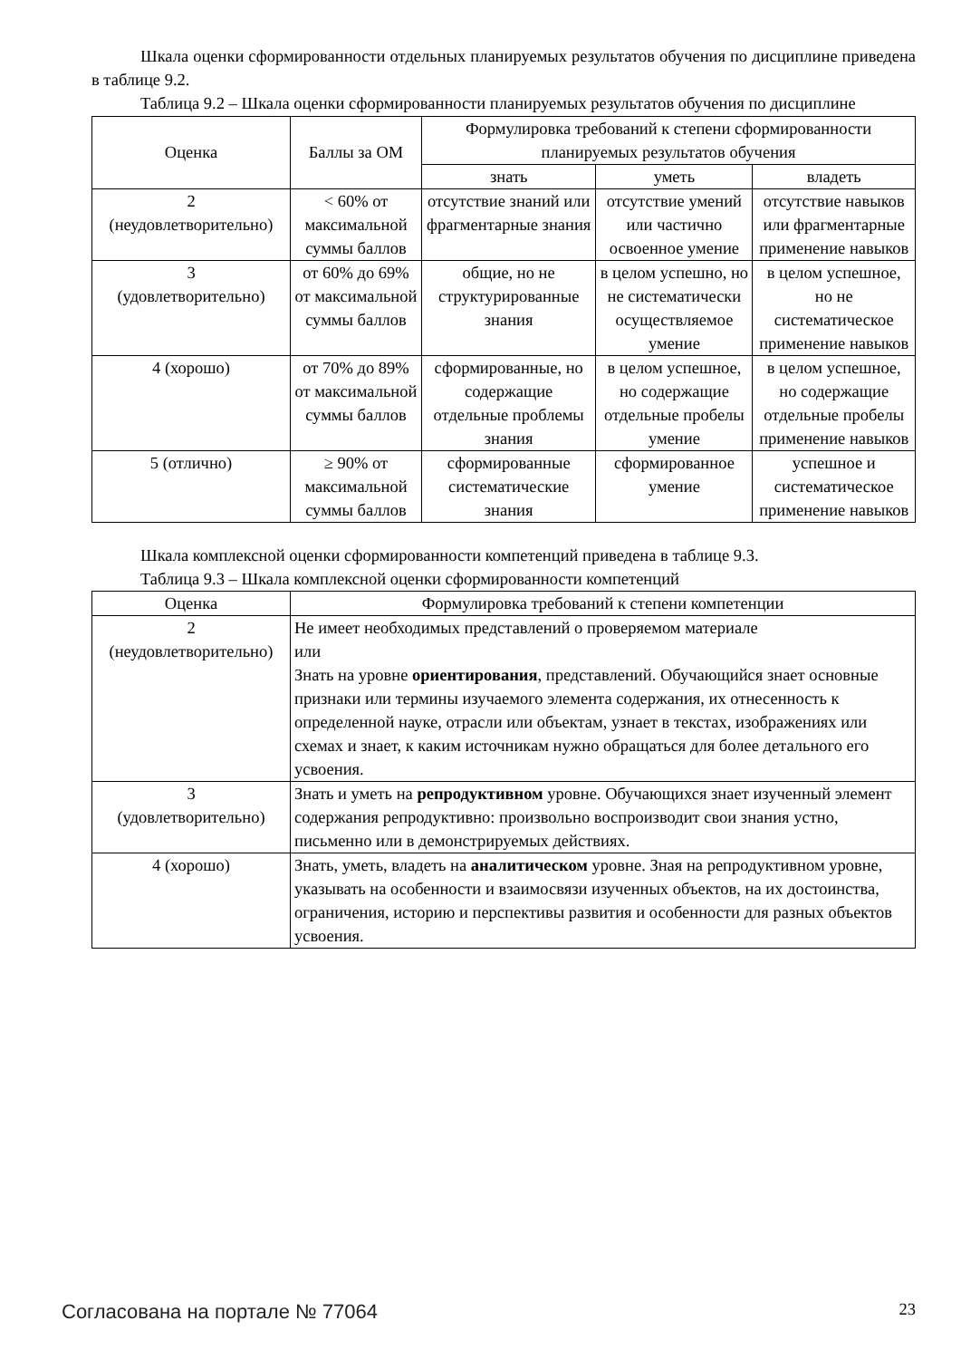Шкала оценки сформированности отдельных планируемых результатов обучения по дисциплине приведена в таблице 9.2.
Таблица 9.2 – Шкала оценки сформированности планируемых результатов обучения по дисциплине
| Оценка | Баллы за ОМ | Формулировка требований к степени сформированности планируемых результатов обучения | | |
| --- | --- | --- | --- | --- |
| | | знать | уметь | владеть |
| 2 (неудовлетворительно) | < 60% от максимальной суммы баллов | отсутствие знаний или фрагментарные знания | отсутствие умений или частично освоенное умение | отсутствие навыков или фрагментарные применение навыков |
| 3 (удовлетворительно) | от 60% до 69% от максимальной суммы баллов | общие, но не структурированные знания | в целом успешно, но не систематически осуществляемое умение | в целом успешное, но не систематическое применение навыков |
| 4 (хорошо) | от 70% до 89% от максимальной суммы баллов | сформированные, но содержащие отдельные проблемы знания | в целом успешное, но содержащие отдельные пробелы умение | в целом успешное, но содержащие отдельные пробелы применение навыков |
| 5 (отлично) | ≥ 90% от максимальной суммы баллов | сформированные систематические знания | сформированное умение | успешное и систематическое применение навыков |
Шкала комплексной оценки сформированности компетенций приведена в таблице 9.3.
Таблица 9.3 – Шкала комплексной оценки сформированности компетенций
| Оценка | Формулировка требований к степени компетенции |
| --- | --- |
| 2 (неудовлетворительно) | Не имеет необходимых представлений о проверяемом материале или Знать на уровне ориентирования , представлений. Обучающийся знает основные признаки или термины изучаемого элемента содержания, их отнесенность к определенной науке, отрасли или объектам, узнает в текстах, изображениях или схемах и знает, к каким источникам нужно обращаться для более детального его усвоения. |
| 3 (удовлетворительно) | Знать и уметь на репродуктивном уровне. Обучающихся знает изученный элемент содержания репродуктивно: произвольно воспроизводит свои знания устно, письменно или в демонстрируемых действиях. |
| 4 (хорошо) | Знать, уметь, владеть на аналитическом уровне. Зная на репродуктивном уровне, указывать на особенности и взаимосвязи изученных объектов, на их достоинства, ограничения, историю и перспективы развития и особенности для разных объектов усвоения. |
Согласована на портале № 77064 23